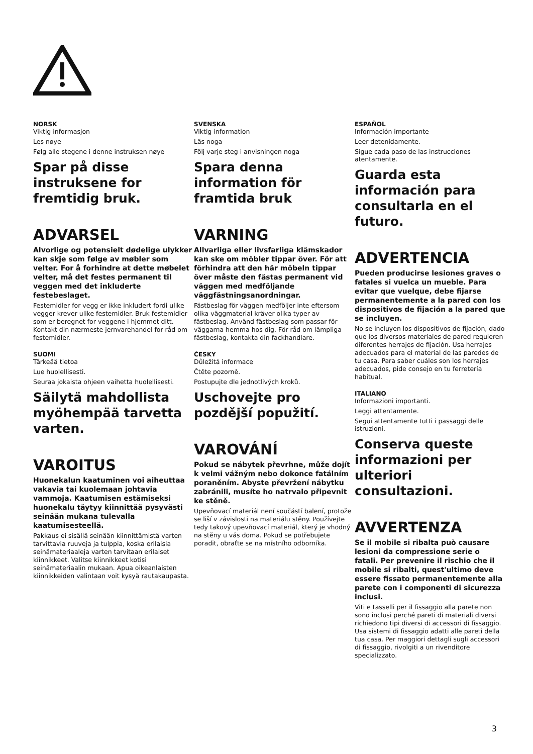NORSK
Viktig informasjon
Les nøye
Følg alle stegene i denne instruksen nøye
Spar på disse instruksene for fremtidig bruk.
ADVARSEL
Alvorlige og potensielt dødelige ulykker kan skje som følge av møbler som velter. For å forhindre at dette møbelet velter, må det festes permanent til veggen med det inkluderte festebeslaget.
Festemidler for vegg er ikke inkludert fordi ulike vegger krever ulike festemidler. Bruk festemidler som er beregnet for veggene i hjemmet ditt. Kontakt din nærmeste jernvarehandel for råd om festemidler.
SUOMI
Tärkeää tietoa
Lue huolellisesti.
Seuraa jokaista ohjeen vaihetta huolellisesti.
Säilytä mahdollista myöhempää tarvetta varten.
VAROITUS
Huonekalun kaatuminen voi aiheuttaa vakavia tai kuolemaan johtavia vammoja. Kaatumisen estämiseksi huonekalu täytyy kiinnittää pysyvästi seinään mukana tulevalla kaatumisesteellä.
Pakkaus ei sisällä seinään kiinnittämistä varten tarvittavia ruuveja ja tulppia, koska erilaisia seinämateriaaleja varten tarvitaan erilaiset kiinnikkeet. Valitse kiinnikkeet kotisi seinämateriaalin mukaan. Apua oikeanlaisten kiinnikkeiden valintaan voit kysyä rautakaupasta.
SVENSKA
Viktig information
Läs noga
Följ varje steg i anvisningen noga
Spara denna information för framtida bruk
VARNING
Allvarliga eller livsfarliga klämskador kan ske om möbler tippar över. För att förhindra att den här möbeln tippar över måste den fästas permanent vid väggen med medföljande väggfästningsanordningar.
Fästbeslag för väggen medföljer inte eftersom olika väggmaterial kräver olika typer av fästbeslag. Använd fästbeslag som passar för väggarna hemma hos dig. För råd om lämpliga fästbeslag, kontakta din fackhandlare.
ČESKY
Důležitá informace
Čtěte pozorně.
Postupujte dle jednotlivých kroků.
Uschovejte pro pozdější popužití.
VAROVÁNÍ
Pokud se nábytek převrhne, může dojít k velmi vážným nebo dokonce fatálním poraněním. Abyste převržení nábytku zabránili, musíte ho natrvalo připevnit ke stěně.
Upevňovací materiál není součástí balení, protože se liší v závislosti na materiálu stěny. Používejte tedy takový upevňovací materiál, který je vhodný na stěny u vás doma. Pokud se potřebujete poradit, obraťte se na místního odborníka.
ESPAÑOL
Información importante
Leer detenidamente.
Sigue cada paso de las instrucciones atentamente.
Guarda esta información para consultarla en el futuro.
ADVERTENCIA
Pueden producirse lesiones graves o fatales si vuelca un mueble. Para evitar que vuelque, debe fijarse permanentemente a la pared con los dispositivos de fijación a la pared que se incluyen.
No se incluyen los dispositivos de fijación, dado que los diversos materiales de pared requieren diferentes herrajes de fijación. Usa herrajes adecuados para el material de las paredes de tu casa. Para saber cuáles son los herrajes adecuados, pide consejo en tu ferretería habitual.
ITALIANO
Informazioni importanti.
Leggi attentamente.
Segui attentamente tutti i passaggi delle istruzioni.
Conserva queste informazioni per ulteriori consultazioni.
AVVERTENZA
Se il mobile si ribalta può causare lesioni da compressione serie o fatali. Per prevenire il rischio che il mobile si ribalti, quest'ultimo deve essere fissato permanentemente alla parete con i componenti di sicurezza inclusi.
Viti e tasselli per il fissaggio alla parete non sono inclusi perché pareti di materiali diversi richiedono tipi diversi di accessori di fissaggio. Usa sistemi di fissaggio adatti alle pareti della tua casa. Per maggiori dettagli sugli accessori di fissaggio, rivolgiti a un rivenditore specializzato.
3